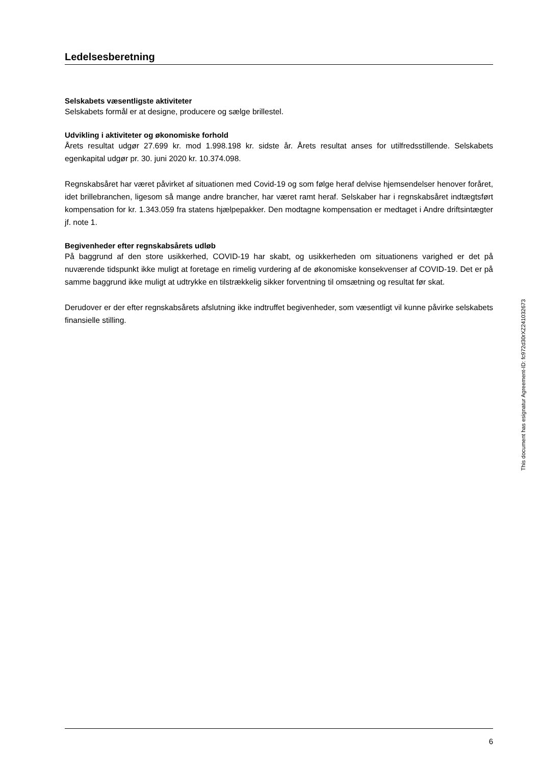Ledelsesberetning
Selskabets væsentligste aktiviteter
Selskabets formål er at designe, producere og sælge brillestel.
Udvikling i aktiviteter og økonomiske forhold
Årets resultat udgør 27.699 kr. mod 1.998.198 kr. sidste år. Årets resultat anses for utilfredsstillende. Selskabets egenkapital udgør pr. 30. juni 2020 kr. 10.374.098.
Regnskabsåret har været påvirket af situationen med Covid-19 og som følge heraf delvise hjemsendelser henover foråret, idet brillebranchen, ligesom så mange andre brancher, har været ramt heraf. Selskaber har i regnskabsåret indtægtsført kompensation for kr. 1.343.059 fra statens hjælpepakker. Den modtagne kompensation er medtaget i Andre driftsintægter jf. note 1.
Begivenheder efter regnskabsårets udløb
På baggrund af den store usikkerhed, COVID-19 har skabt, og usikkerheden om situationens varighed er det på nuværende tidspunkt ikke muligt at foretage en rimelig vurdering af de økonomiske konsekvenser af COVID-19. Det er på samme baggrund ikke muligt at udtrykke en tilstrækkelig sikker forventning til omsætning og resultat før skat.
Derudover er der efter regnskabsårets afslutning ikke indtruffet begivenheder, som væsentligt vil kunne påvirke selskabets finansielle stilling.
6
This document has esignatur Agreement-ID: fc972d30rXZ241032673